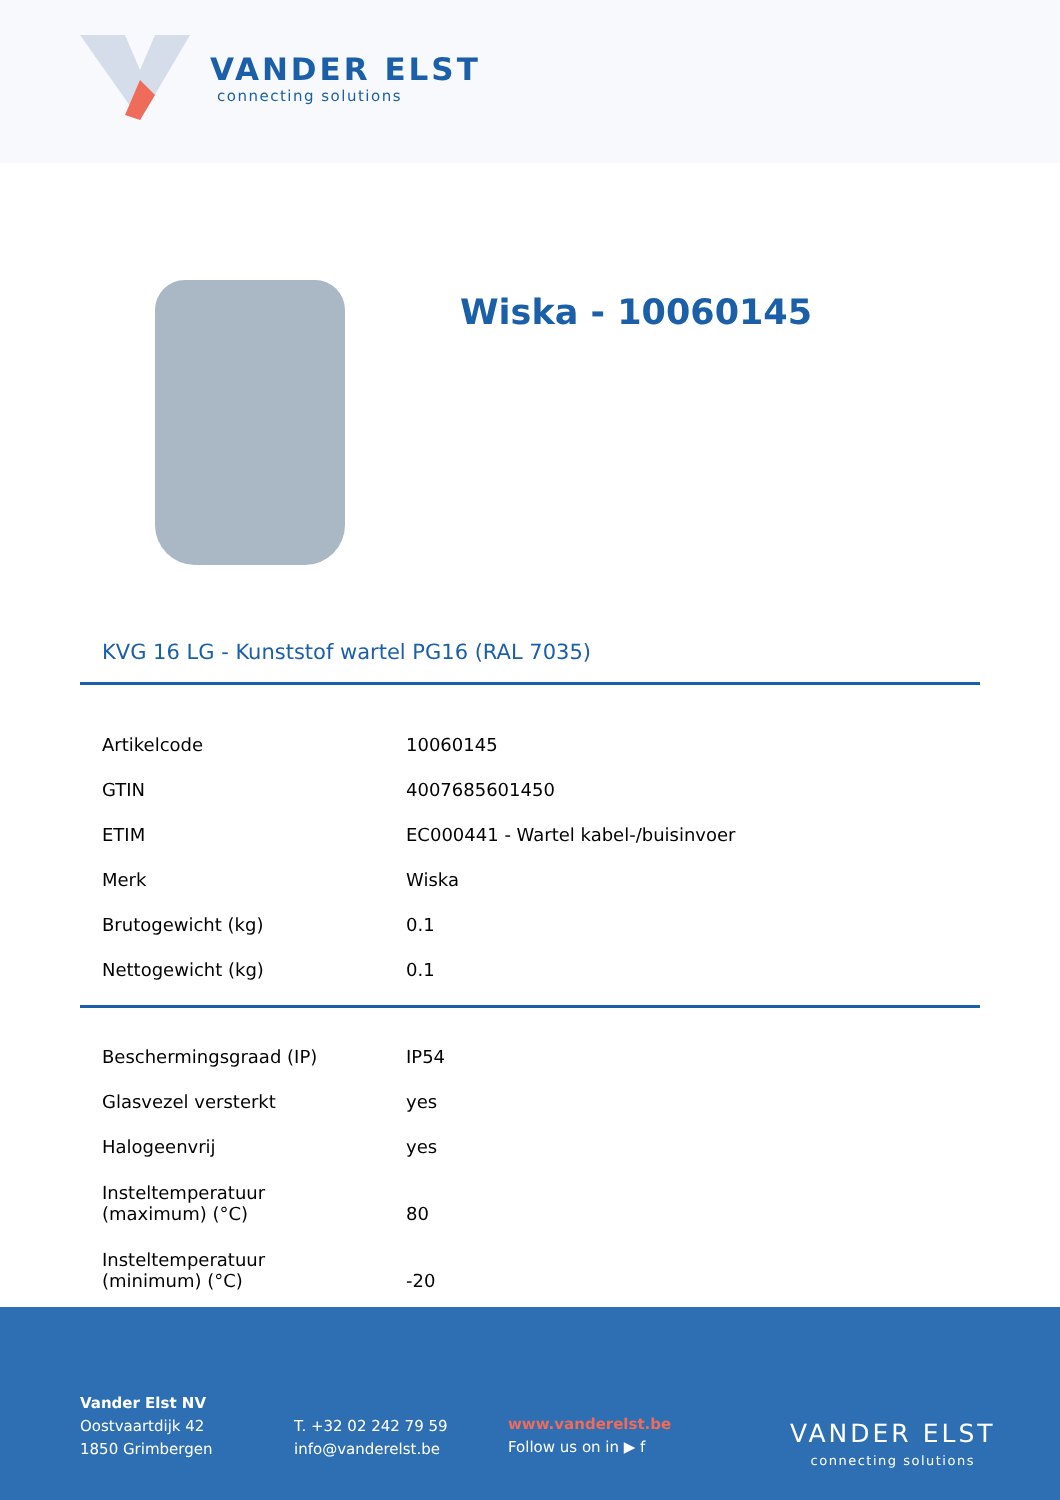VANDER ELST
connecting solutions
Wiska - 10060145
KVG 16 LG - Kunststof wartel PG16 (RAL 7035)
| Artikelcode | 10060145 |
| GTIN | 4007685601450 |
| ETIM | EC000441 - Wartel kabel-/buisinvoer |
| Merk | Wiska |
| Brutogewicht (kg) | 0.1 |
| Nettogewicht (kg) | 0.1 |
| Beschermingsgraad (IP) | IP54 |
| Glasvezel versterkt | yes |
| Halogeenvrij | yes |
| Insteltemperatuur (maximum) (°C) | 80 |
| Insteltemperatuur (minimum) (°C) | -20 |
Vander Elst NV
Oostvaartdijk 42
1850 Grimbergen
T. +32 02 242 79 59
info@vanderelst.be
www.vanderelst.be
Follow us on in ▶ f
VANDER ELST
connecting solutions